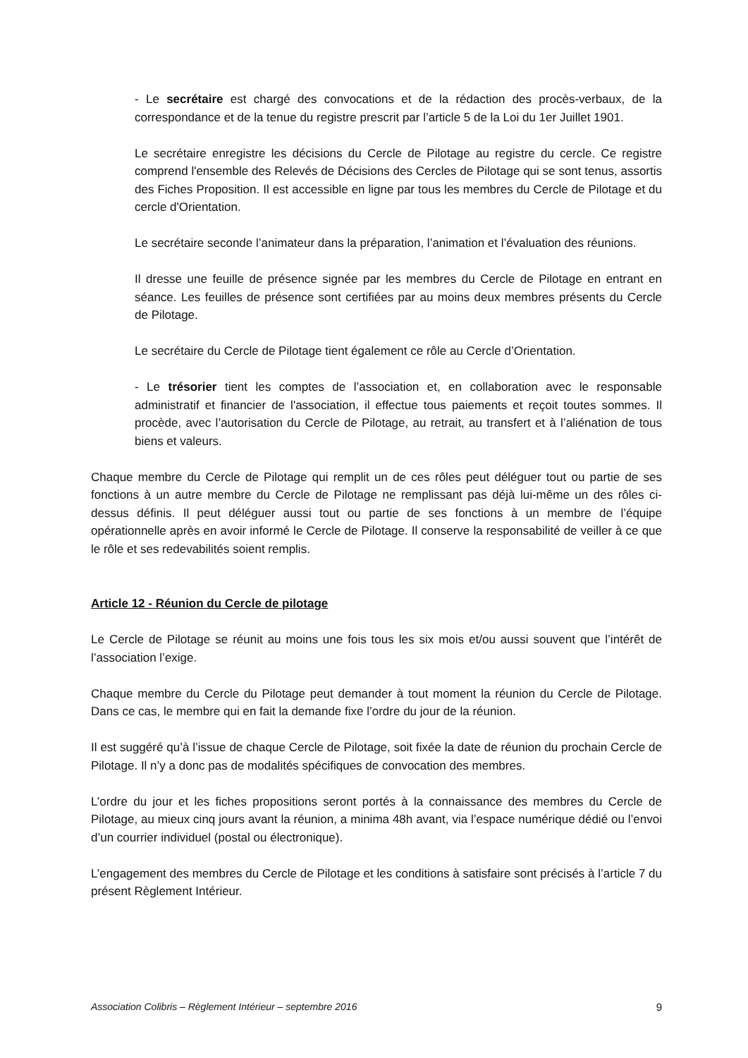- Le secrétaire est chargé des convocations et de la rédaction des procès-verbaux, de la correspondance et de la tenue du registre prescrit par l’article 5 de la Loi du 1er Juillet 1901.
Le secrétaire enregistre les décisions du Cercle de Pilotage au registre du cercle. Ce registre comprend l'ensemble des Relevés de Décisions des Cercles de Pilotage qui se sont tenus, assortis des Fiches Proposition. Il est accessible en ligne par tous les membres du Cercle de Pilotage et du cercle d'Orientation.
Le secrétaire seconde l’animateur dans la préparation, l’animation et l’évaluation des réunions.
Il dresse une feuille de présence signée par les membres du Cercle de Pilotage en entrant en séance. Les feuilles de présence sont certifiées par au moins deux membres présents du Cercle de Pilotage.
Le secrétaire du Cercle de Pilotage tient également ce rôle au Cercle d’Orientation.
- Le trésorier tient les comptes de l’association et, en collaboration avec le responsable administratif et financier de l'association, il effectue tous paiements et reçoit toutes sommes. Il procède, avec l’autorisation du Cercle de Pilotage, au retrait, au transfert et à l’aliénation de tous biens et valeurs.
Chaque membre du Cercle de Pilotage qui remplit un de ces rôles peut déléguer tout ou partie de ses fonctions à un autre membre du Cercle de Pilotage ne remplissant pas déjà lui-même un des rôles ci-dessus définis. Il peut déléguer aussi tout ou partie de ses fonctions à un membre de l’équipe opérationnelle après en avoir informé le Cercle de Pilotage. Il conserve la responsabilité de veiller à ce que le rôle et ses redevabilités soient remplis.
Article 12 - Réunion du Cercle de pilotage
Le Cercle de Pilotage se réunit au moins une fois tous les six mois et/ou aussi souvent que l’intérêt de l’association l’exige.
Chaque membre du Cercle du Pilotage peut demander à tout moment la réunion du Cercle de Pilotage. Dans ce cas, le membre qui en fait la demande fixe l’ordre du jour de la réunion.
Il est suggéré qu’à l’issue de chaque Cercle de Pilotage, soit fixée la date de réunion du prochain Cercle de Pilotage. Il n’y a donc pas de modalités spécifiques de convocation des membres.
L’ordre du jour et les fiches propositions seront portés à la connaissance des membres du Cercle de Pilotage, au mieux cinq jours avant la réunion, a minima 48h avant, via l’espace numérique dédié ou l’envoi d’un courrier individuel (postal ou électronique).
L’engagement des membres du Cercle de Pilotage et les conditions à satisfaire sont précisés à l’article 7 du présent Règlement Intérieur.
Association Colibris – Règlement Intérieur – septembre 2016 9